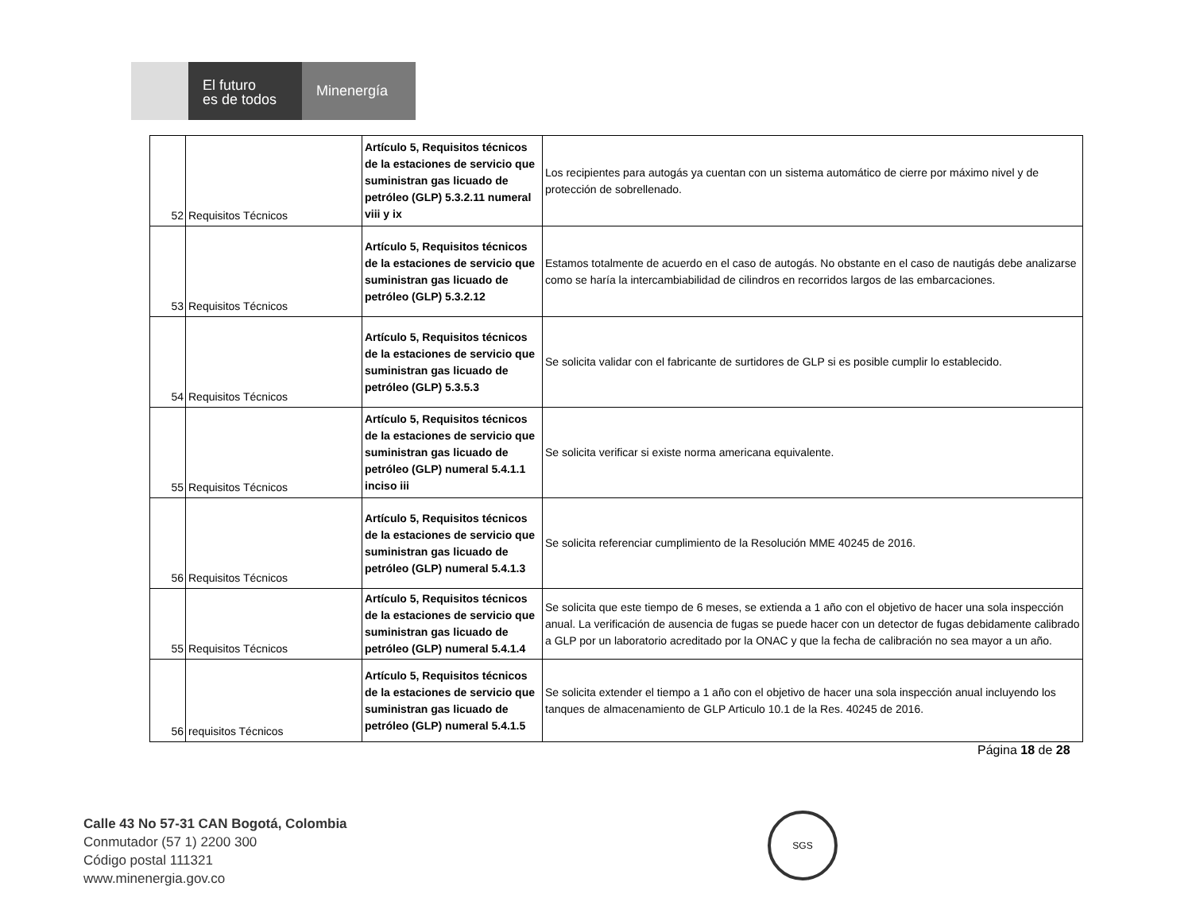El futuro
es de todos
Minenergía
| 52 | Requisitos Técnicos | Artículo 5, Requisitos técnicos de la estaciones de servicio que suministran gas licuado de petróleo (GLP) 5.3.2.11 numeral viii y ix | Los recipientes para autogás ya cuentan con un sistema automático de cierre por máximo nivel y de protección de sobrellenado. |
| 53 | Requisitos Técnicos | Artículo 5, Requisitos técnicos de la estaciones de servicio que suministran gas licuado de petróleo (GLP) 5.3.2.12 | Estamos totalmente de acuerdo en el caso de autogás. No obstante en el caso de nautigás debe analizarse como se haría la intercambiabilidad de cilindros en recorridos largos de las embarcaciones. |
| 54 | Requisitos Técnicos | Artículo 5, Requisitos técnicos de la estaciones de servicio que suministran gas licuado de petróleo (GLP) 5.3.5.3 | Se solicita validar con el fabricante de surtidores de GLP si es posible cumplir lo establecido. |
| 55 | Requisitos Técnicos | Artículo 5, Requisitos técnicos de la estaciones de servicio que suministran gas licuado de petróleo (GLP) numeral 5.4.1.1 inciso iii | Se solicita verificar si existe norma americana equivalente. |
| 56 | Requisitos Técnicos | Artículo 5, Requisitos técnicos de la estaciones de servicio que suministran gas licuado de petróleo (GLP) numeral 5.4.1.3 | Se solicita referenciar cumplimiento de la Resolución MME 40245 de 2016. |
| 55 | Requisitos Técnicos | Artículo 5, Requisitos técnicos de la estaciones de servicio que suministran gas licuado de petróleo (GLP) numeral 5.4.1.4 | Se solicita que este tiempo de 6 meses, se extienda a 1 año con el objetivo de hacer una sola inspección anual. La verificación de ausencia de fugas se puede hacer con un detector de fugas debidamente calibrado a GLP por un laboratorio acreditado por la ONAC y que la fecha de calibración no sea mayor a un año. |
| 56 | requisitos Técnicos | Artículo 5, Requisitos técnicos de la estaciones de servicio que suministran gas licuado de petróleo (GLP) numeral 5.4.1.5 | Se solicita extender el tiempo a 1 año con el objetivo de hacer una sola inspección anual incluyendo los tanques de almacenamiento de GLP Articulo 10.1 de la Res. 40245 de 2016. |
Página 18 de 28
Calle 43 No 57-31 CAN Bogotá, Colombia
Conmutador (57 1) 2200 300
Código postal 111321
www.minenergia.gov.co
SGS